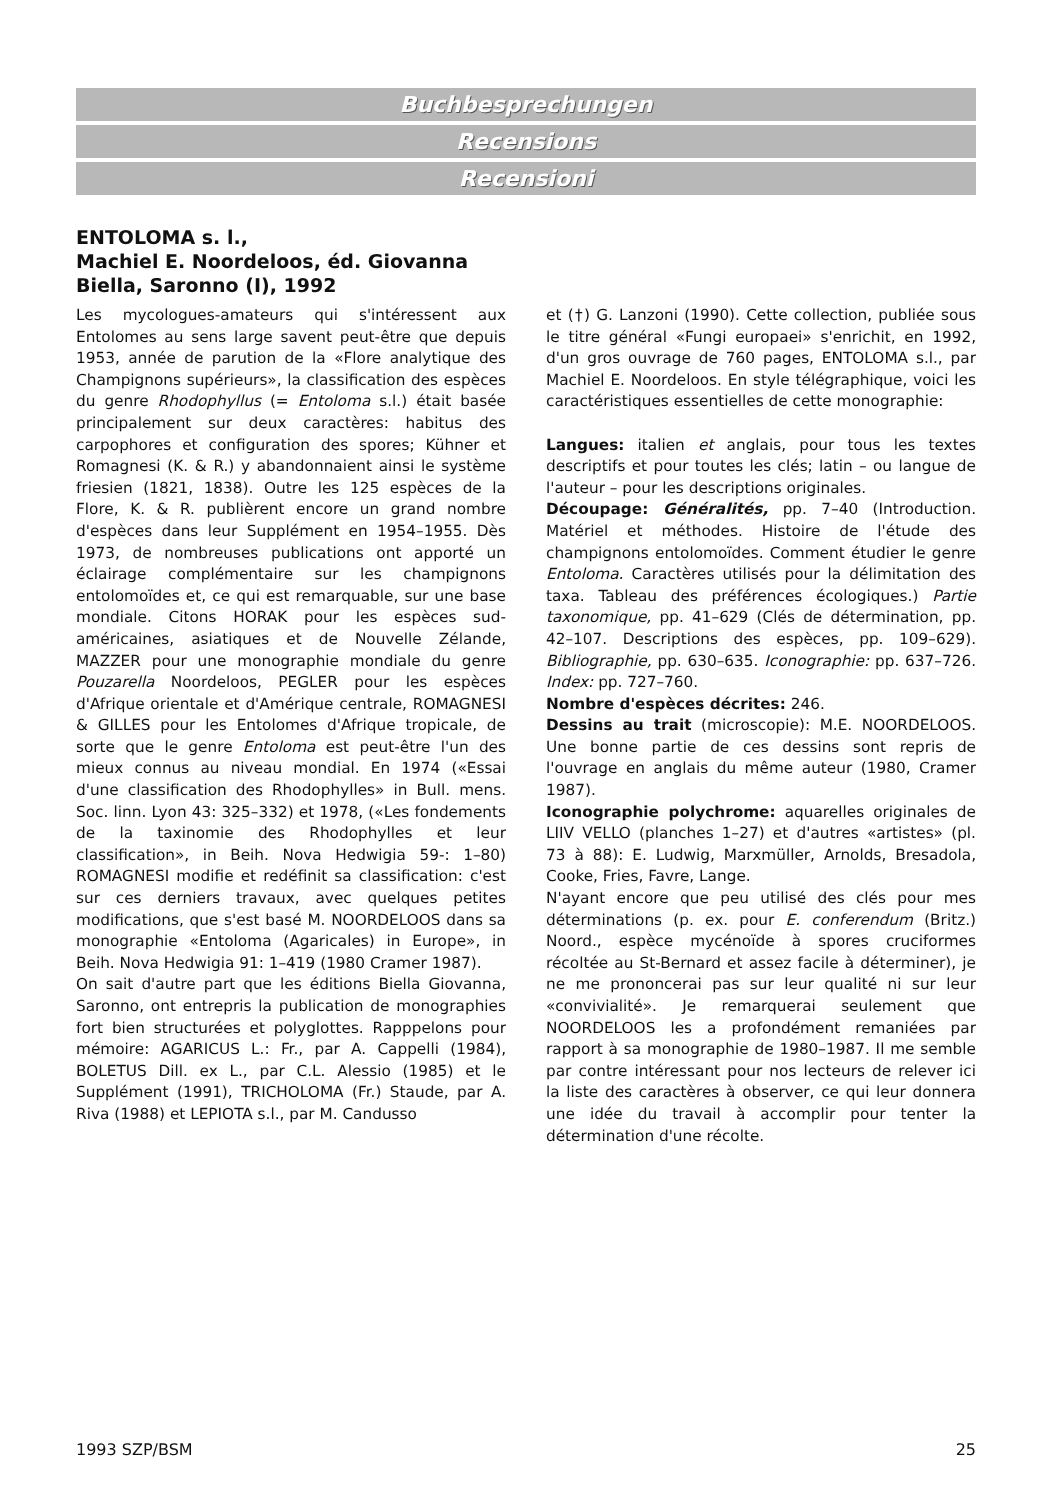Buchbesprechungen
Recensions
Recensioni
ENTOLOMA s. l.,
Machiel E. Noordeloos, éd. Giovanna Biella, Saronno (I), 1992
Les mycologues-amateurs qui s'intéressent aux Entolomes au sens large savent peut-être que depuis 1953, année de parution de la «Flore analytique des Champignons supérieurs», la classification des espèces du genre Rhodophyllus (= Entoloma s.l.) était basée principalement sur deux caractères: habitus des carpophores et configuration des spores; Kühner et Romagnesi (K. & R.) y abandonnaient ainsi le système friesien (1821, 1838). Outre les 125 espèces de la Flore, K. & R. publièrent encore un grand nombre d'espèces dans leur Supplément en 1954–1955. Dès 1973, de nombreuses publications ont apporté un éclairage complémentaire sur les champignons entolomoïdes et, ce qui est remarquable, sur une base mondiale. Citons HORAK pour les espèces sud-américaines, asiatiques et de Nouvelle Zélande, MAZZER pour une monographie mondiale du genre Pouzarella Noordeloos, PEGLER pour les espèces d'Afrique orientale et d'Amérique centrale, ROMAGNESI & GILLES pour les Entolomes d'Afrique tropicale, de sorte que le genre Entoloma est peut-être l'un des mieux connus au niveau mondial. En 1974 («Essai d'une classification des Rhodophylles» in Bull. mens. Soc. linn. Lyon 43: 325–332) et 1978, («Les fondements de la taxinomie des Rhodophylles et leur classification», in Beih. Nova Hedwigia 59-: 1–80) ROMAGNESI modifie et redéfinit sa classification: c'est sur ces derniers travaux, avec quelques petites modifications, que s'est basé M. NOORDELOOS dans sa monographie «Entoloma (Agaricales) in Europe», in Beih. Nova Hedwigia 91: 1–419 (1980 Cramer 1987).
On sait d'autre part que les éditions Biella Giovanna, Saronno, ont entrepris la publication de monographies fort bien structurées et polyglottes. Rapppelons pour mémoire: AGARICUS L.: Fr., par A. Cappelli (1984), BOLETUS Dill. ex L., par C.L. Alessio (1985) et le Supplément (1991), TRICHOLOMA (Fr.) Staude, par A. Riva (1988) et LEPIOTA s.l., par M. Candusso
et (†) G. Lanzoni (1990). Cette collection, publiée sous le titre général «Fungi europaei» s'enrichit, en 1992, d'un gros ouvrage de 760 pages, ENTOLOMA s.l., par Machiel E. Noordeloos. En style télégraphique, voici les caractéristiques essentielles de cette monographie:
Langues: italien et anglais, pour tous les textes descriptifs et pour toutes les clés; latin – ou langue de l'auteur – pour les descriptions originales.
Découpage: Généralités, pp. 7–40 (Introduction. Matériel et méthodes. Histoire de l'étude des champignons entolomoïdes. Comment étudier le genre Entoloma. Caractères utilisés pour la délimitation des taxa. Tableau des préférences écologiques.) Partie taxonomique, pp. 41–629 (Clés de détermination, pp. 42–107. Descriptions des espèces, pp. 109–629). Bibliographie, pp. 630–635. Iconographie: pp. 637–726. Index: pp. 727–760.
Nombre d'espèces décrites: 246.
Dessins au trait (microscopie): M.E. NOORDELOOS. Une bonne partie de ces dessins sont repris de l'ouvrage en anglais du même auteur (1980, Cramer 1987).
Iconographie polychrome: aquarelles originales de LIIV VELLO (planches 1–27) et d'autres «artistes» (pl. 73 à 88): E. Ludwig, Marxmüller, Arnolds, Bresadola, Cooke, Fries, Favre, Lange.
N'ayant encore que peu utilisé des clés pour mes déterminations (p. ex. pour E. conferendum (Britz.) Noord., espèce mycénoïde à spores cruciformes récoltée au St-Bernard et assez facile à déterminer), je ne me prononcerai pas sur leur qualité ni sur leur «convivialité». Je remarquerai seulement que NOORDELOOS les a profondément remaniées par rapport à sa monographie de 1980–1987. Il me semble par contre intéressant pour nos lecteurs de relever ici la liste des caractères à observer, ce qui leur donnera une idée du travail à accomplir pour tenter la détermination d'une récolte.
1993 SZP/BSM 25